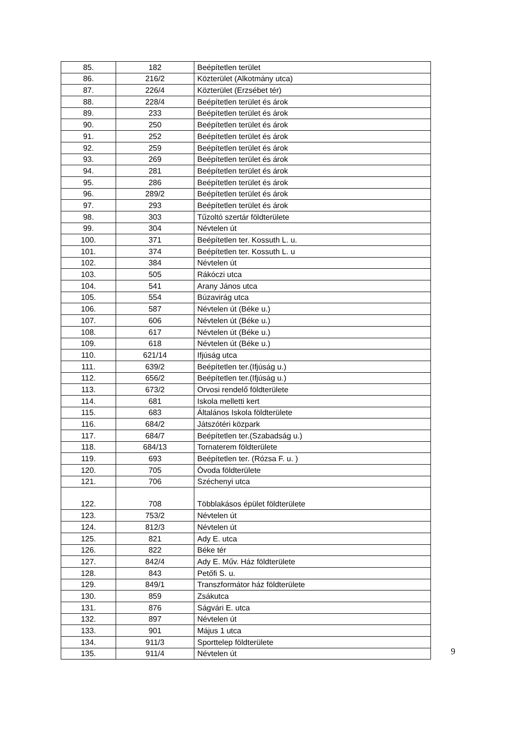| 85. | 182 | Beépítetlen terület |
| 86. | 216/2 | Közterület (Alkotmány utca) |
| 87. | 226/4 | Közterület (Erzsébet tér) |
| 88. | 228/4 | Beépítetlen terület és árok |
| 89. | 233 | Beépítetlen terület és árok |
| 90. | 250 | Beépítetlen terület és árok |
| 91. | 252 | Beépítetlen terület és árok |
| 92. | 259 | Beépítetlen terület és árok |
| 93. | 269 | Beépítetlen terület és árok |
| 94. | 281 | Beépítetlen terület és árok |
| 95. | 286 | Beépítetlen terület és árok |
| 96. | 289/2 | Beépítetlen terület és árok |
| 97. | 293 | Beépítetlen terület és árok |
| 98. | 303 | Tűzoltó szertár földterülete |
| 99. | 304 | Névtelen út |
| 100. | 371 | Beépítetlen ter. Kossuth L. u. |
| 101. | 374 | Beépítetlen ter. Kossuth L. u |
| 102. | 384 | Névtelen út |
| 103. | 505 | Rákóczi utca |
| 104. | 541 | Arany János utca |
| 105. | 554 | Búzavirág utca |
| 106. | 587 | Névtelen út (Béke u.) |
| 107. | 606 | Névtelen út (Béke u.) |
| 108. | 617 | Névtelen út (Béke u.) |
| 109. | 618 | Névtelen út (Béke u.) |
| 110. | 621/14 | Ifjúság utca |
| 111. | 639/2 | Beépítetlen ter.(Ifjúság u.) |
| 112. | 656/2 | Beépítetlen ter.(Ifjúság u.) |
| 113. | 673/2 | Orvosi rendelő földterülete |
| 114. | 681 | Iskola melletti kert |
| 115. | 683 | Általános Iskola földterülete |
| 116. | 684/2 | Játszótéri közpark |
| 117. | 684/7 | Beépítetlen ter.(Szabadság u.) |
| 118. | 684/13 | Tornaterem földterülete |
| 119. | 693 | Beépítetlen ter. (Rózsa F. u. ) |
| 120. | 705 | Óvoda földterülete |
| 121. | 706 | Széchenyi utca |
| 122. | 708 | Többlakásos épület földterülete |
| 123. | 753/2 | Névtelen út |
| 124. | 812/3 | Névtelen út |
| 125. | 821 | Ady E. utca |
| 126. | 822 | Béke tér |
| 127. | 842/4 | Ady E. Műv. Ház földterülete |
| 128. | 843 | Petőfi S. u. |
| 129. | 849/1 | Transzformátor ház földterülete |
| 130. | 859 | Zsákutca |
| 131. | 876 | Ságvári E. utca |
| 132. | 897 | Névtelen út |
| 133. | 901 | Május 1 utca |
| 134. | 911/3 | Sporttelep földterülete |
| 135. | 911/4 | Névtelen út |
9